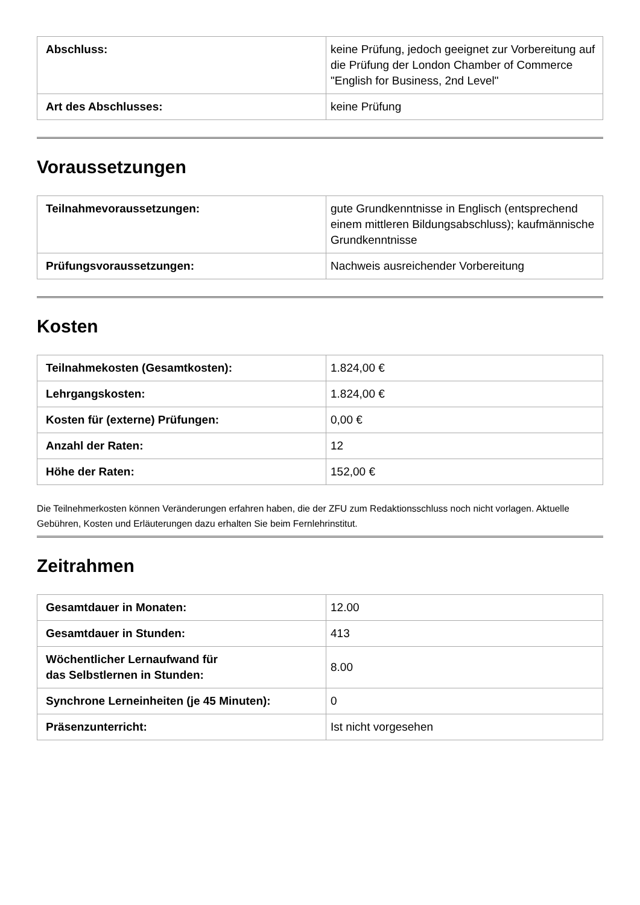| Abschluss: | keine Prüfung, jedoch geeignet zur Vorbereitung auf die Prüfung der London Chamber of Commerce "English for Business, 2nd Level" |
| Art des Abschlusses: | keine Prüfung |
Voraussetzungen
| Teilnahmevoraussetzungen: | gute Grundkenntnisse in Englisch (entsprechend einem mittleren Bildungsabschluss); kaufmännische Grundkenntnisse |
| Prüfungsvoraussetzungen: | Nachweis ausreichender Vorbereitung |
Kosten
| Teilnahmekosten (Gesamtkosten): | 1.824,00 € |
| Lehrgangskosten: | 1.824,00 € |
| Kosten für (externe) Prüfungen: | 0,00 € |
| Anzahl der Raten: | 12 |
| Höhe der Raten: | 152,00 € |
Die Teilnehmerkosten können Veränderungen erfahren haben, die der ZFU zum Redaktionsschluss noch nicht vorlagen. Aktuelle Gebühren, Kosten und Erläuterungen dazu erhalten Sie beim Fernlehrinstitut.
Zeitrahmen
| Gesamtdauer in Monaten: | 12.00 |
| Gesamtdauer in Stunden: | 413 |
| Wöchentlicher Lernaufwand für das Selbstlernen in Stunden: | 8.00 |
| Synchrone Lerneinheiten (je 45 Minuten): | 0 |
| Präsenzunterricht: | Ist nicht vorgesehen |